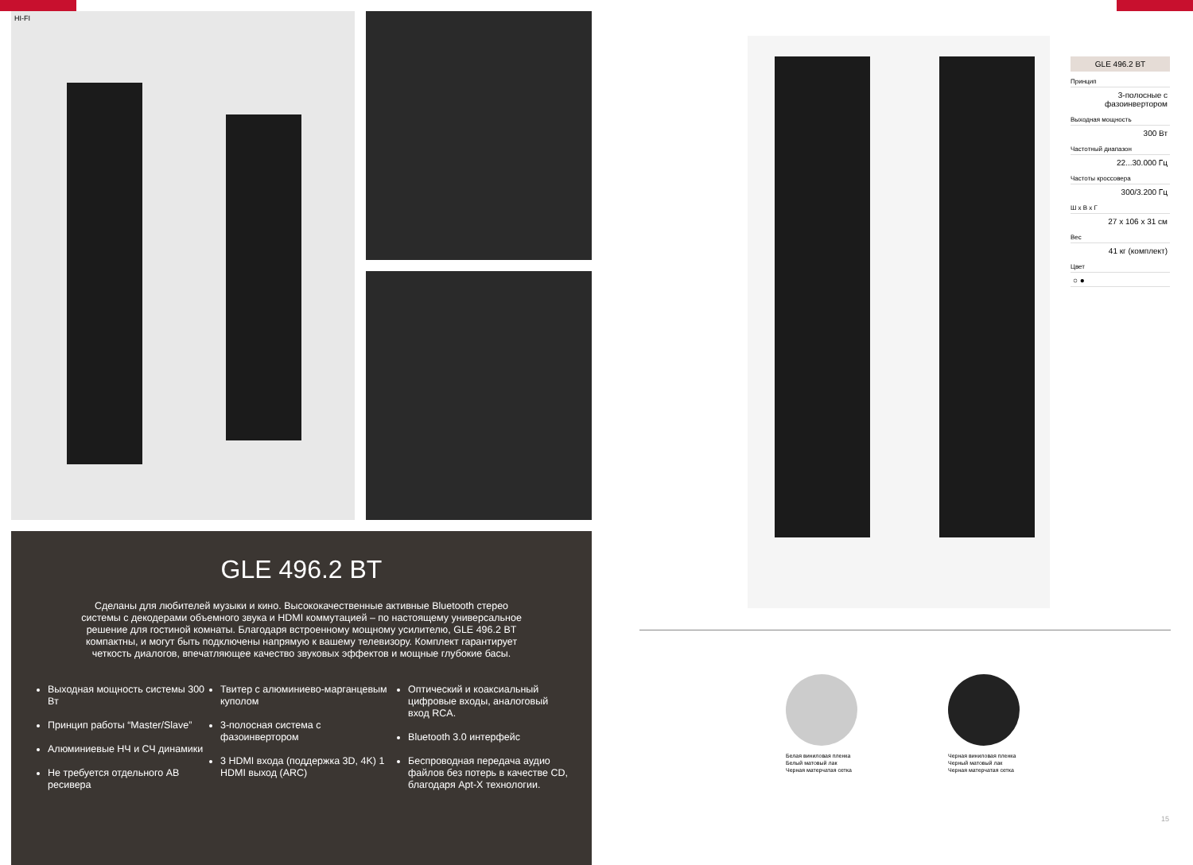HI-FI
GLE 496.2 BT
Сделаны для любителей музыки и кино. Высококачественные активные Bluetooth стерео системы с декодерами объемного звука и HDMI коммутацией – по настоящему универсальное решение для гостиной комнаты. Благодаря встроенному мощному усилителю, GLE 496.2 BT компактны, и могут быть подключены напрямую к вашему телевизору. Комплект гарантирует четкость диалогов, впечатляющее качество звуковых эффектов и мощные глубокие басы.
Выходная мощность системы 300 Вт
Принцип работы “Master/Slave”
Алюминиевые НЧ и СЧ динамики
Не требуется отдельного АВ ресивера
Твитер с алюминиево-марганцевым куполом
3-полосная система с фазоинвертором
3 HDMI входа (поддержка 3D, 4K) 1 HDMI выход (ARC)
Оптический и коаксиальный цифровые входы, аналоговый вход RCA.
Bluetooth 3.0 интерфейс
Беспроводная передача аудио файлов без потерь в качестве CD, благодаря Apt-X технологии.
GLE 496.2 BT
Принцип
3-полосные с фазоинвертором
Выходная мощность
300 Вт
Частотный диапазон
22...30.000 Гц
Частоты кроссовера
300/3.200 Гц
Ш х В х Г
27 x 106 x 31 см
Вес
41 кг (комплект)
Цвет
○ ●
Белая виниловая пленка
Белый матовый лак
Черная матерчатая сетка
Черная виниловая пленка
Черный матовый лак
Черная матерчатая сетка
15